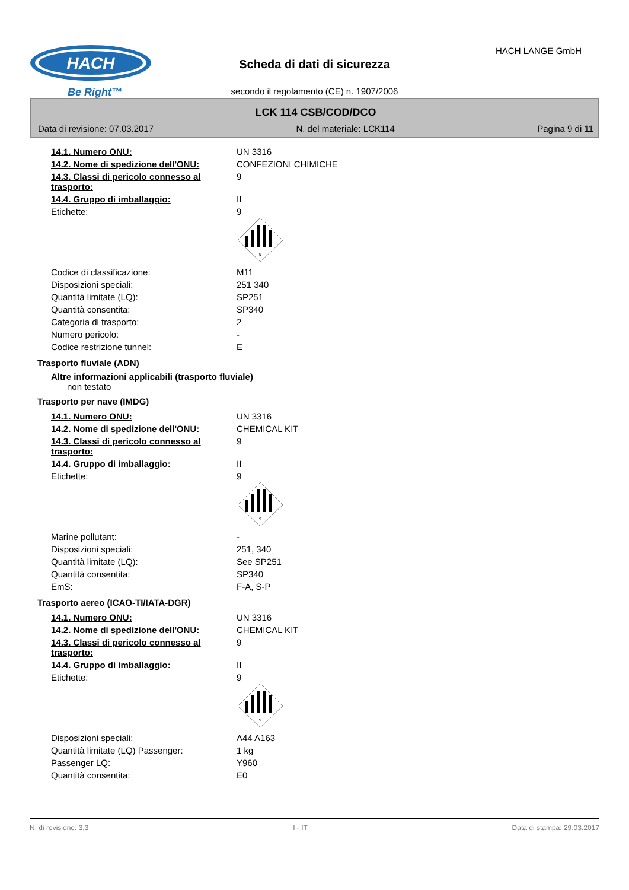HACH
Be Right™
HACH LANGE GmbH
Scheda di dati di sicurezza
secondo il regolamento (CE) n. 1907/2006
LCK 114 CSB/COD/DCO
Data di revisione: 07.03.2017 N. del materiale: LCK114 Pagina 9 di 11
| 14.1. Numero ONU: | UN 3316 |
| 14.2. Nome di spedizione dell'ONU: | CONFEZIONI CHIMICHE |
| 14.3. Classi di pericolo connesso al trasporto: | 9 |
| 14.4. Gruppo di imballaggio: | II |
| Etichette: | 9 9 |
| Codice di classificazione: | M11 |
| Disposizioni speciali: | 251 340 |
| Quantità limitate (LQ): | SP251 |
| Quantità consentita: | SP340 |
| Categoria di trasporto: | 2 |
| Numero pericolo: | - |
| Codice restrizione tunnel: | E |
Trasporto fluviale (ADN)
Altre informazioni applicabili (trasporto fluviale)
non testato
Trasporto per nave (IMDG)
| 14.1. Numero ONU: | UN 3316 |
| 14.2. Nome di spedizione dell'ONU: | CHEMICAL KIT |
| 14.3. Classi di pericolo connesso al trasporto: | 9 |
| 14.4. Gruppo di imballaggio: | II |
| Etichette: | 9 9 |
| Marine pollutant: | - |
| Disposizioni speciali: | 251, 340 |
| Quantità limitate (LQ): | See SP251 |
| Quantità consentita: | SP340 |
| EmS: | F-A, S-P |
Trasporto aereo (ICAO-TI/IATA-DGR)
| 14.1. Numero ONU: | UN 3316 |
| 14.2. Nome di spedizione dell'ONU: | CHEMICAL KIT |
| 14.3. Classi di pericolo connesso al trasporto: | 9 |
| 14.4. Gruppo di imballaggio: | II |
| Etichette: | 9 9 |
| Disposizioni speciali: | A44 A163 |
| Quantità limitate (LQ) Passenger: | 1 kg |
| Passenger LQ: | Y960 |
| Quantità consentita: | E0 |
N. di revisione: 3,3 I - IT Data di stampa: 29.03.2017